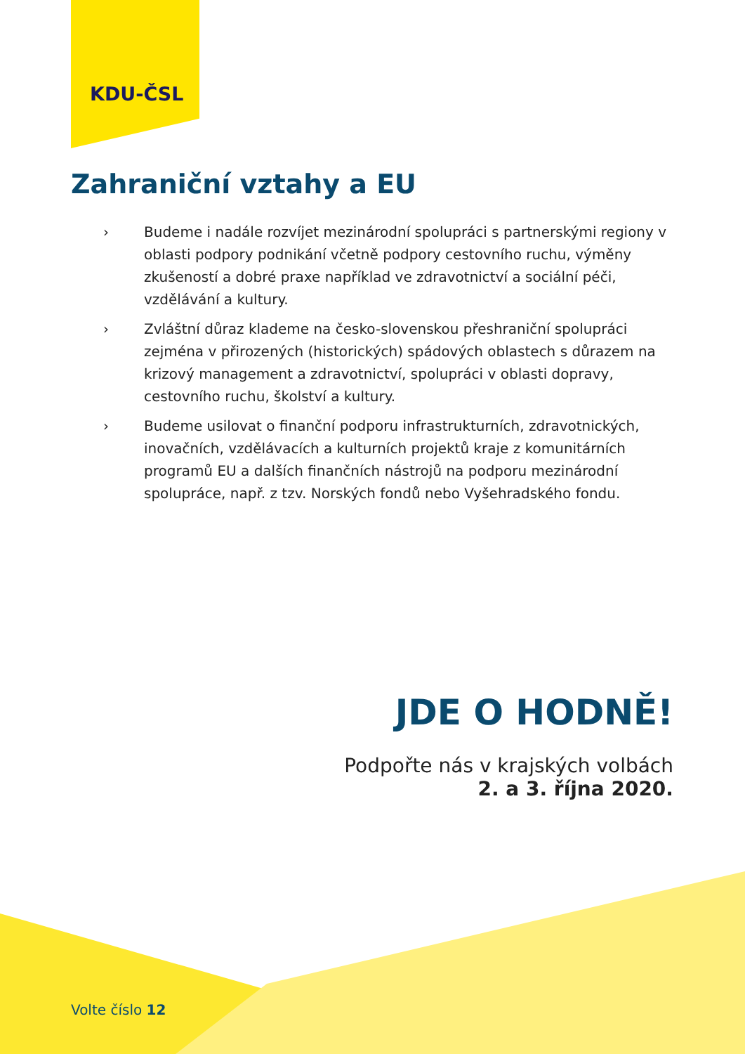KDU-ČSL
Zahraniční vztahy a EU
› Budeme i nadále rozvíjet mezinárodní spolupráci s partnerskými regiony v oblasti podpory podnikání včetně podpory cestovního ruchu, výměny zkušeností a dobré praxe například ve zdravotnictví a sociální péči, vzdělávání a kultury.
› Zvláštní důraz klademe na česko-slovenskou přeshraniční spolupráci zejména v přirozených (historických) spádových oblastech s důrazem na krizový management a zdravotnictví, spolupráci v oblasti dopravy, cestovního ruchu, školství a kultury.
› Budeme usilovat o finanční podporu infrastrukturních, zdravotnických, inovačních, vzdělávacích a kulturních projektů kraje z komunitárních programů EU a dalších finančních nástrojů na podporu mezinárodní spolupráce, např. z tzv. Norských fondů nebo Vyšehradského fondu.
JDE O HODNĚ!
Podpořte nás v krajských volbách
2. a 3. října 2020.
Volte číslo 12